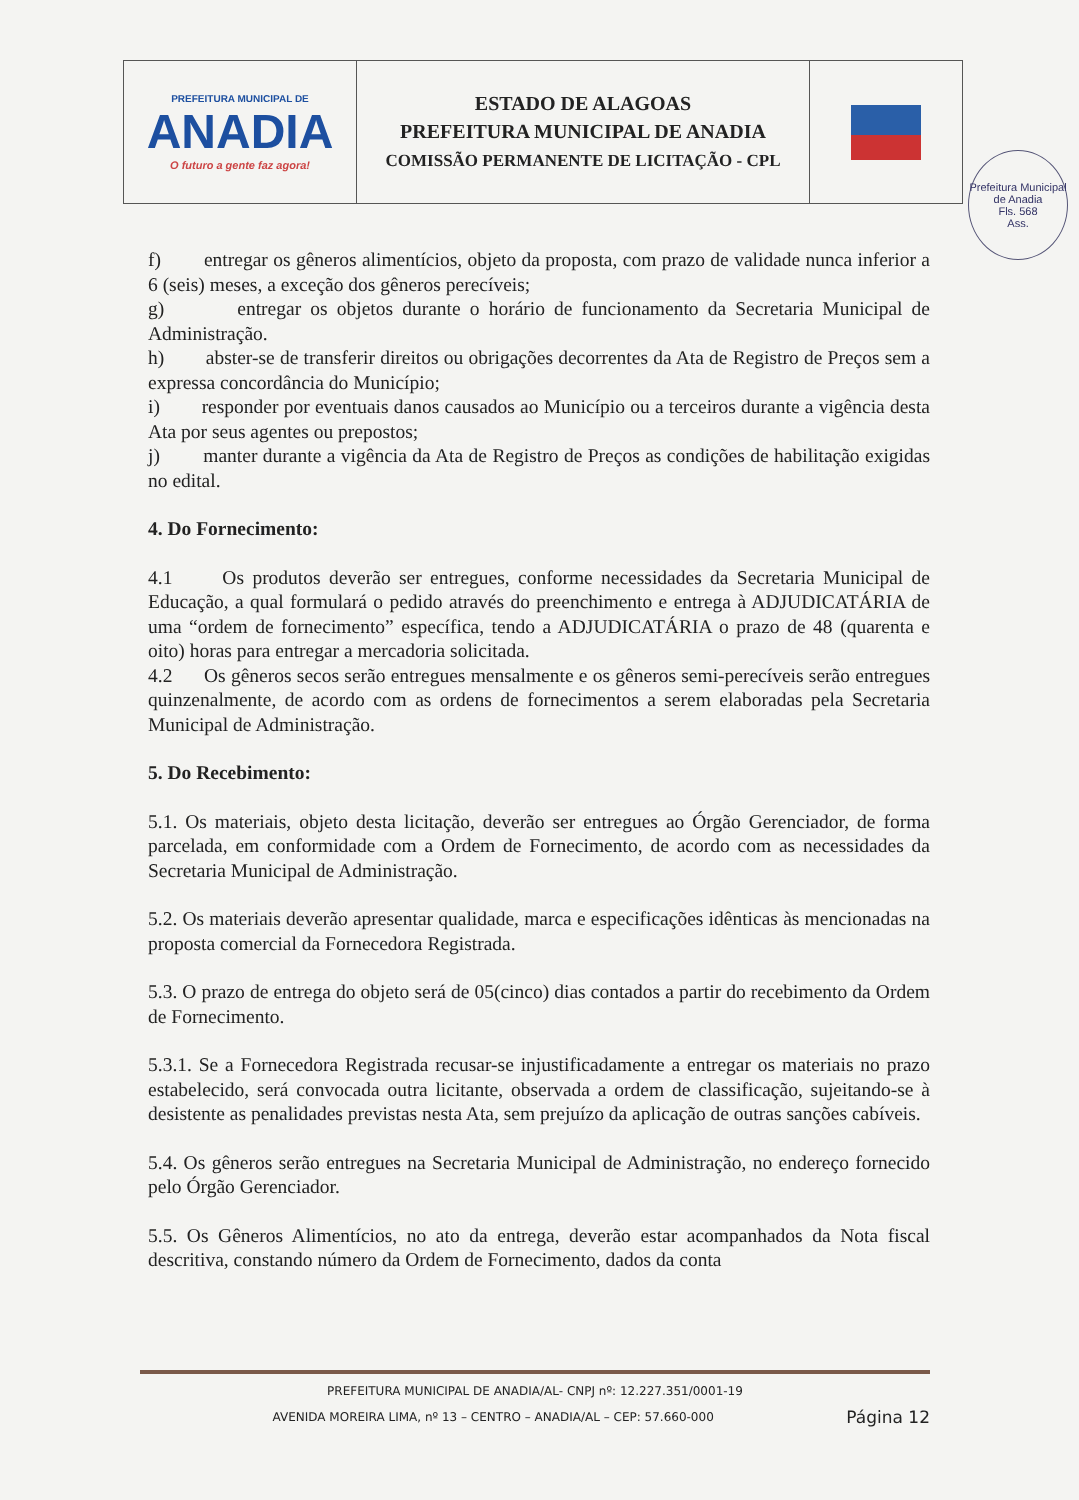| PREFEITURA MUNICIPAL DE ANADIA O futuro a gente faz agora! | ESTADO DE ALAGOAS PREFEITURA MUNICIPAL DE ANADIA COMISSÃO PERMANENTE DE LICITAÇÃO - CPL | |
Prefeitura Municipal de Anadia
Fls. 568
Ass.
f) entregar os gêneros alimentícios, objeto da proposta, com prazo de validade nunca inferior a 6 (seis) meses, a exceção dos gêneros perecíveis;
g) entregar os objetos durante o horário de funcionamento da Secretaria Municipal de Administração.
h) abster-se de transferir direitos ou obrigações decorrentes da Ata de Registro de Preços sem a expressa concordância do Município;
i) responder por eventuais danos causados ao Município ou a terceiros durante a vigência desta Ata por seus agentes ou prepostos;
j) manter durante a vigência da Ata de Registro de Preços as condições de habilitação exigidas no edital.
4. Do Fornecimento:
4.1 Os produtos deverão ser entregues, conforme necessidades da Secretaria Municipal de Educação, a qual formulará o pedido através do preenchimento e entrega à ADJUDICATÁRIA de uma “ordem de fornecimento” específica, tendo a ADJUDICATÁRIA o prazo de 48 (quarenta e oito) horas para entregar a mercadoria solicitada.
4.2 Os gêneros secos serão entregues mensalmente e os gêneros semi-perecíveis serão entregues quinzenalmente, de acordo com as ordens de fornecimentos a serem elaboradas pela Secretaria Municipal de Administração.
5. Do Recebimento:
5.1. Os materiais, objeto desta licitação, deverão ser entregues ao Órgão Gerenciador, de forma parcelada, em conformidade com a Ordem de Fornecimento, de acordo com as necessidades da Secretaria Municipal de Administração.
5.2. Os materiais deverão apresentar qualidade, marca e especificações idênticas às mencionadas na proposta comercial da Fornecedora Registrada.
5.3. O prazo de entrega do objeto será de 05(cinco) dias contados a partir do recebimento da Ordem de Fornecimento.
5.3.1. Se a Fornecedora Registrada recusar-se injustificadamente a entregar os materiais no prazo estabelecido, será convocada outra licitante, observada a ordem de classificação, sujeitando-se à desistente as penalidades previstas nesta Ata, sem prejuízo da aplicação de outras sanções cabíveis.
5.4. Os gêneros serão entregues na Secretaria Municipal de Administração, no endereço fornecido pelo Órgão Gerenciador.
5.5. Os Gêneros Alimentícios, no ato da entrega, deverão estar acompanhados da Nota fiscal descritiva, constando número da Ordem de Fornecimento, dados da conta
PREFEITURA MUNICIPAL DE ANADIA/AL- CNPJ nº: 12.227.351/0001-19
AVENIDA MOREIRA LIMA, nº 13 – CENTRO – ANADIA/AL – CEP: 57.660-000 Página 12